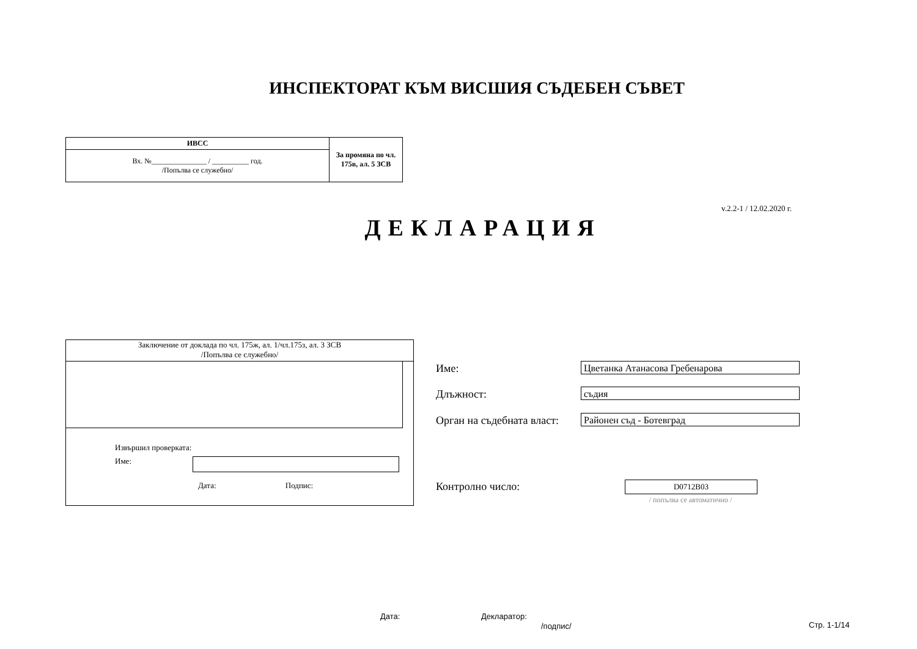ИНСПЕКТОРАТ КЪМ ВИСШИЯ СЪДЕБЕН СЪВЕТ
| ИВСС | За промяна по чл. 175в, ал. 5 ЗСВ |
| Вх. №_______________ / __________ год. /Попълва се служебно/ | |
v.2.2-1 / 12.02.2020 г.
ДЕКЛАРАЦИЯ
Заключение от доклада по чл. 175ж, ал. 1/чл.175з, ал. 3 ЗСВ
/Попълва се служебно/
Извършил проверката:
Име:
Дата: Подпис:
Име: Цветанка Атанасова Гребенарова
Длъжност: съдия
Орган на съдебната власт: Районен съд - Ботевград
Контролно число: D0712B03
/ попълва се автоматично /
Дата: Декларатор:
/подпис/ Стр. 1-1/14